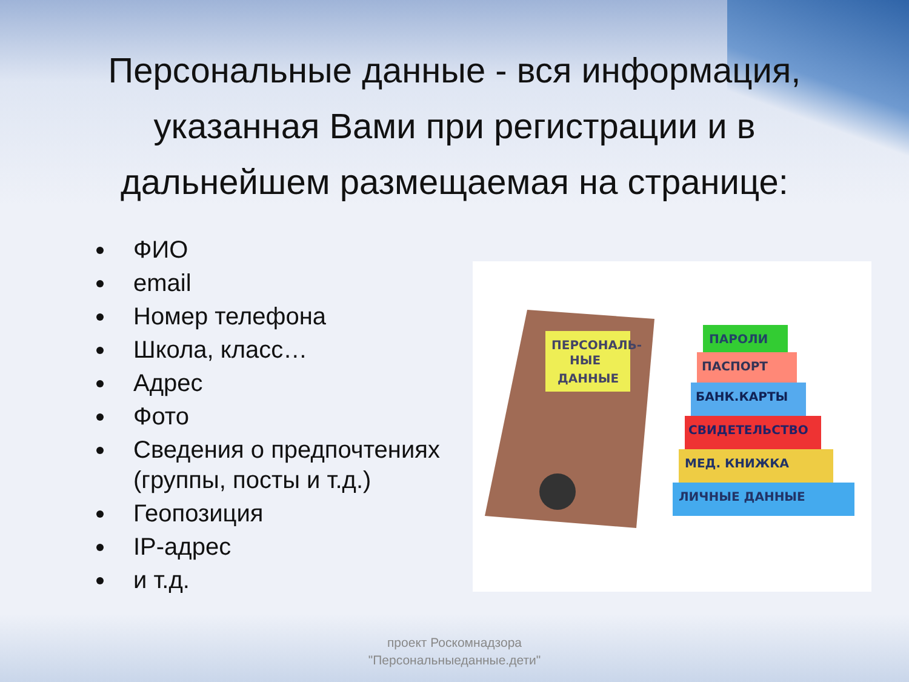Персональные данные - вся информация, указанная Вами при регистрации и в дальнейшем размещаемая на странице:
ФИО
email
Номер телефона
Школа, класс…
Адрес
Фото
Сведения о предпочтениях (группы, посты и т.д.)
Геопозиция
IP-адрес
и т.д.
ПАРОЛИ
ПАСПОРТ
БАНК.КАРТЫ
СВИДЕТЕЛЬСТВО
МЕД. КНИЖКА
ЛИЧНЫЕ ДАННЫЕ
ПЕРСОНАЛЬ-
НЫЕ
ДАННЫЕ
проект Роскомнадзора
"Персональныеданные.дети"